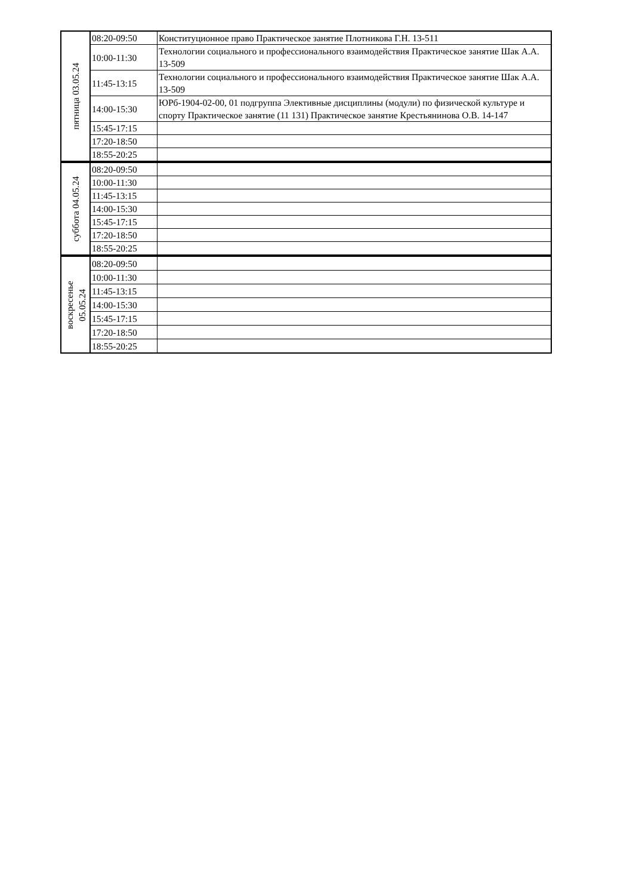| пятница 03.05.24 | 08:20-09:50 | Конституционное право Практическое занятие Плотникова Г.Н. 13-511 |
| | 10:00-11:30 | Технологии социального и профессионального взаимодействия Практическое занятие Шак А.А. 13-509 |
| | 11:45-13:15 | Технологии социального и профессионального взаимодействия Практическое занятие Шак А.А. 13-509 |
| | 14:00-15:30 | ЮРб-1904-02-00, 01 подгруппа Элективные дисциплины (модули) по физической культуре и спорту Практическое занятие (11 131) Практическое занятие Крестьянинова О.В. 14-147 |
| | 15:45-17:15 | |
| | 17:20-18:50 | |
| | 18:55-20:25 | |
| суббота 04.05.24 | 08:20-09:50 | |
| | 10:00-11:30 | |
| | 11:45-13:15 | |
| | 14:00-15:30 | |
| | 15:45-17:15 | |
| | 17:20-18:50 | |
| | 18:55-20:25 | |
| воскресенье 05.05.24 | 08:20-09:50 | |
| | 10:00-11:30 | |
| | 11:45-13:15 | |
| | 14:00-15:30 | |
| | 15:45-17:15 | |
| | 17:20-18:50 | |
| | 18:55-20:25 | |